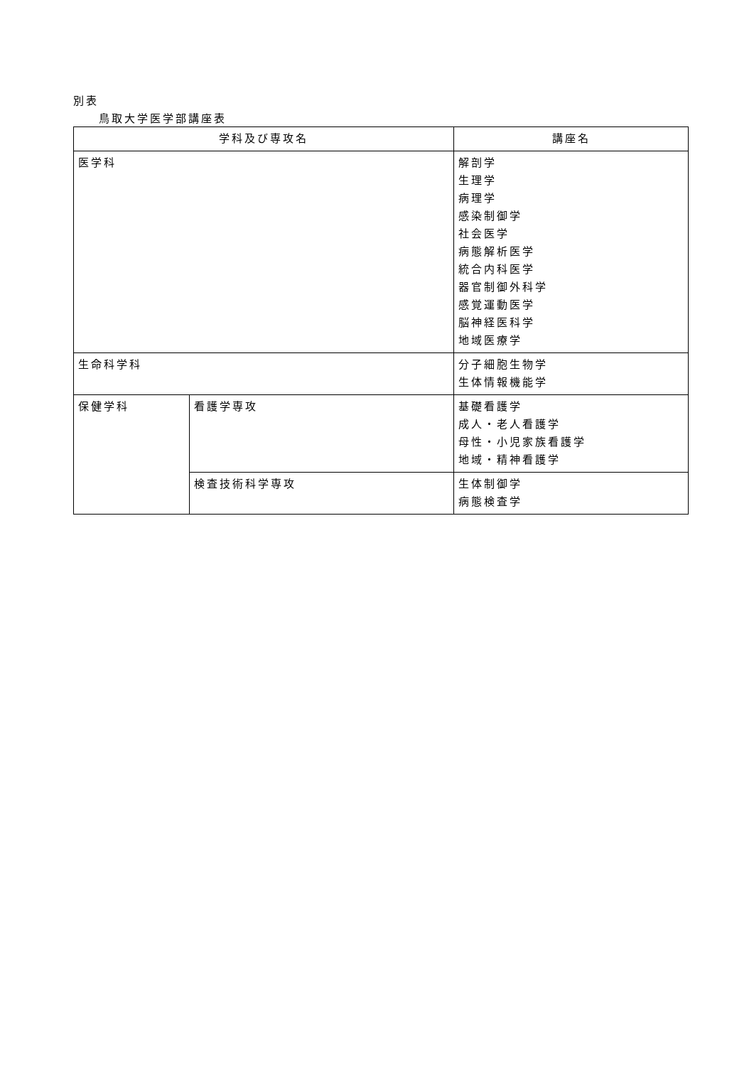別表
鳥取大学医学部講座表
| 学科及び専攻名 | | 講座名 |
| --- | --- | --- |
| 医学科 | | 解剖学 生理学 病理学 感染制御学 社会医学 病態解析医学 統合内科医学 器官制御外科学 感覚運動医学 脳神経医科学 地域医療学 |
| 生命科学科 | | 分子細胞生物学 生体情報機能学 |
| 保健学科 | 看護学専攻 | 基礎看護学 成人・老人看護学 母性・小児家族看護学 地域・精神看護学 |
| | 検査技術科学専攻 | 生体制御学 病態検査学 |